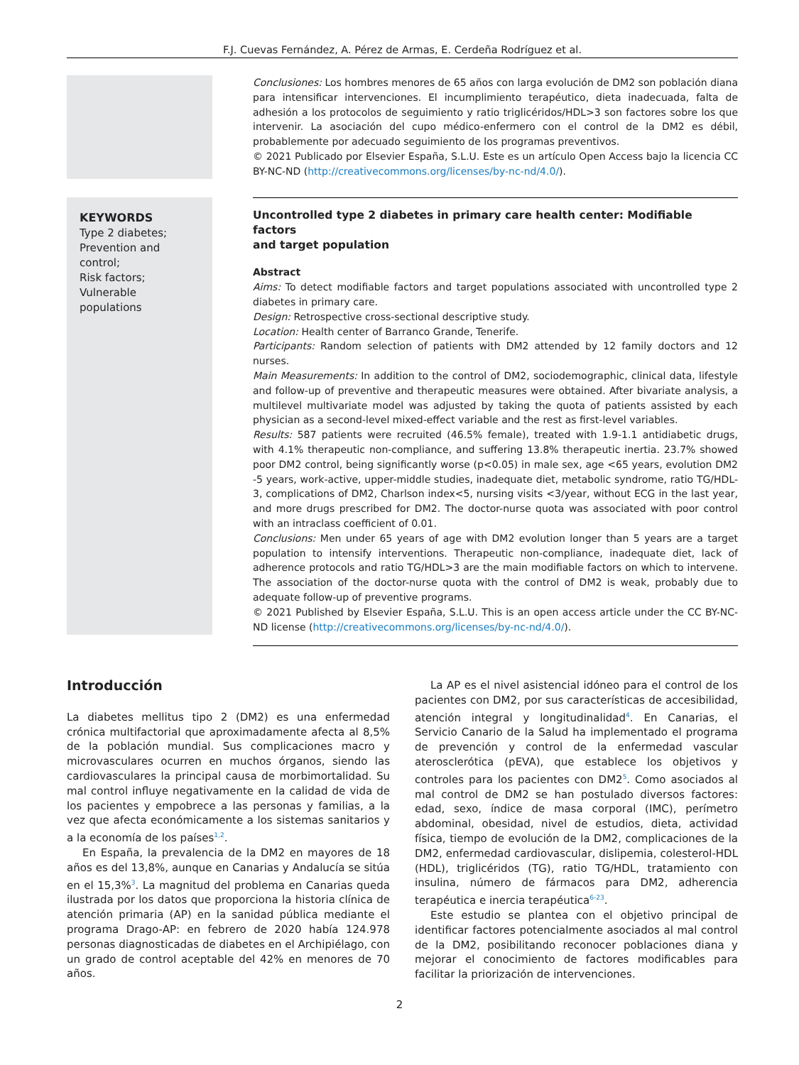F.J. Cuevas Fernández, A. Pérez de Armas, E. Cerdeña Rodríguez et al.
Conclusiones: Los hombres menores de 65 años con larga evolución de DM2 son población diana para intensificar intervenciones. El incumplimiento terapéutico, dieta inadecuada, falta de adhesión a los protocolos de seguimiento y ratio triglicéridos/HDL>3 son factores sobre los que intervenir. La asociación del cupo médico-enfermero con el control de la DM2 es débil, probablemente por adecuado seguimiento de los programas preventivos.
© 2021 Publicado por Elsevier España, S.L.U. Este es un artículo Open Access bajo la licencia CC BY-NC-ND (http://creativecommons.org/licenses/by-nc-nd/4.0/).
KEYWORDS
Type 2 diabetes;
Prevention and control;
Risk factors;
Vulnerable populations
Uncontrolled type 2 diabetes in primary care health center: Modifiable factors
and target population
Abstract
Aims: To detect modifiable factors and target populations associated with uncontrolled type 2 diabetes in primary care.
Design: Retrospective cross-sectional descriptive study.
Location: Health center of Barranco Grande, Tenerife.
Participants: Random selection of patients with DM2 attended by 12 family doctors and 12 nurses.
Main Measurements: In addition to the control of DM2, sociodemographic, clinical data, lifestyle and follow-up of preventive and therapeutic measures were obtained. After bivariate analysis, a multilevel multivariate model was adjusted by taking the quota of patients assisted by each physician as a second-level mixed-effect variable and the rest as first-level variables.
Results: 587 patients were recruited (46.5% female), treated with 1.9-1.1 antidiabetic drugs, with 4.1% therapeutic non-compliance, and suffering 13.8% therapeutic inertia. 23.7% showed poor DM2 control, being significantly worse (p<0.05) in male sex, age <65 years, evolution DM2 -5 years, work-active, upper-middle studies, inadequate diet, metabolic syndrome, ratio TG/HDL-3, complications of DM2, Charlson index<5, nursing visits <3/year, without ECG in the last year, and more drugs prescribed for DM2. The doctor-nurse quota was associated with poor control with an intraclass coefficient of 0.01.
Conclusions: Men under 65 years of age with DM2 evolution longer than 5 years are a target population to intensify interventions. Therapeutic non-compliance, inadequate diet, lack of adherence protocols and ratio TG/HDL>3 are the main modifiable factors on which to intervene. The association of the doctor-nurse quota with the control of DM2 is weak, probably due to adequate follow-up of preventive programs.
© 2021 Published by Elsevier España, S.L.U. This is an open access article under the CC BY-NC-ND license (http://creativecommons.org/licenses/by-nc-nd/4.0/).
Introducción
La diabetes mellitus tipo 2 (DM2) es una enfermedad crónica multifactorial que aproximadamente afecta al 8,5% de la población mundial. Sus complicaciones macro y microvasculares ocurren en muchos órganos, siendo las cardiovasculares la principal causa de morbimortalidad. Su mal control influye negativamente en la calidad de vida de los pacientes y empobrece a las personas y familias, a la vez que afecta económicamente a los sistemas sanitarios y a la economía de los países<sup>1,2</sup>.
En España, la prevalencia de la DM2 en mayores de 18 años es del 13,8%, aunque en Canarias y Andalucía se sitúa en el 15,3%<sup>3</sup>. La magnitud del problema en Canarias queda ilustrada por los datos que proporciona la historia clínica de atención primaria (AP) en la sanidad pública mediante el programa Drago-AP: en febrero de 2020 había 124.978 personas diagnosticadas de diabetes en el Archipiélago, con un grado de control aceptable del 42% en menores de 70 años.
La AP es el nivel asistencial idóneo para el control de los pacientes con DM2, por sus características de accesibilidad, atención integral y longitudinalidad<sup>4</sup>. En Canarias, el Servicio Canario de la Salud ha implementado el programa de prevención y control de la enfermedad vascular aterosclerótica (pEVA), que establece los objetivos y controles para los pacientes con DM2<sup>5</sup>. Como asociados al mal control de DM2 se han postulado diversos factores: edad, sexo, índice de masa corporal (IMC), perímetro abdominal, obesidad, nivel de estudios, dieta, actividad física, tiempo de evolución de la DM2, complicaciones de la DM2, enfermedad cardiovascular, dislipemia, colesterol-HDL (HDL), triglicéridos (TG), ratio TG/HDL, tratamiento con insulina, número de fármacos para DM2, adherencia terapéutica e inercia terapéutica<sup>6-23</sup>.
Este estudio se plantea con el objetivo principal de identificar factores potencialmente asociados al mal control de la DM2, posibilitando reconocer poblaciones diana y mejorar el conocimiento de factores modificables para facilitar la priorización de intervenciones.
2